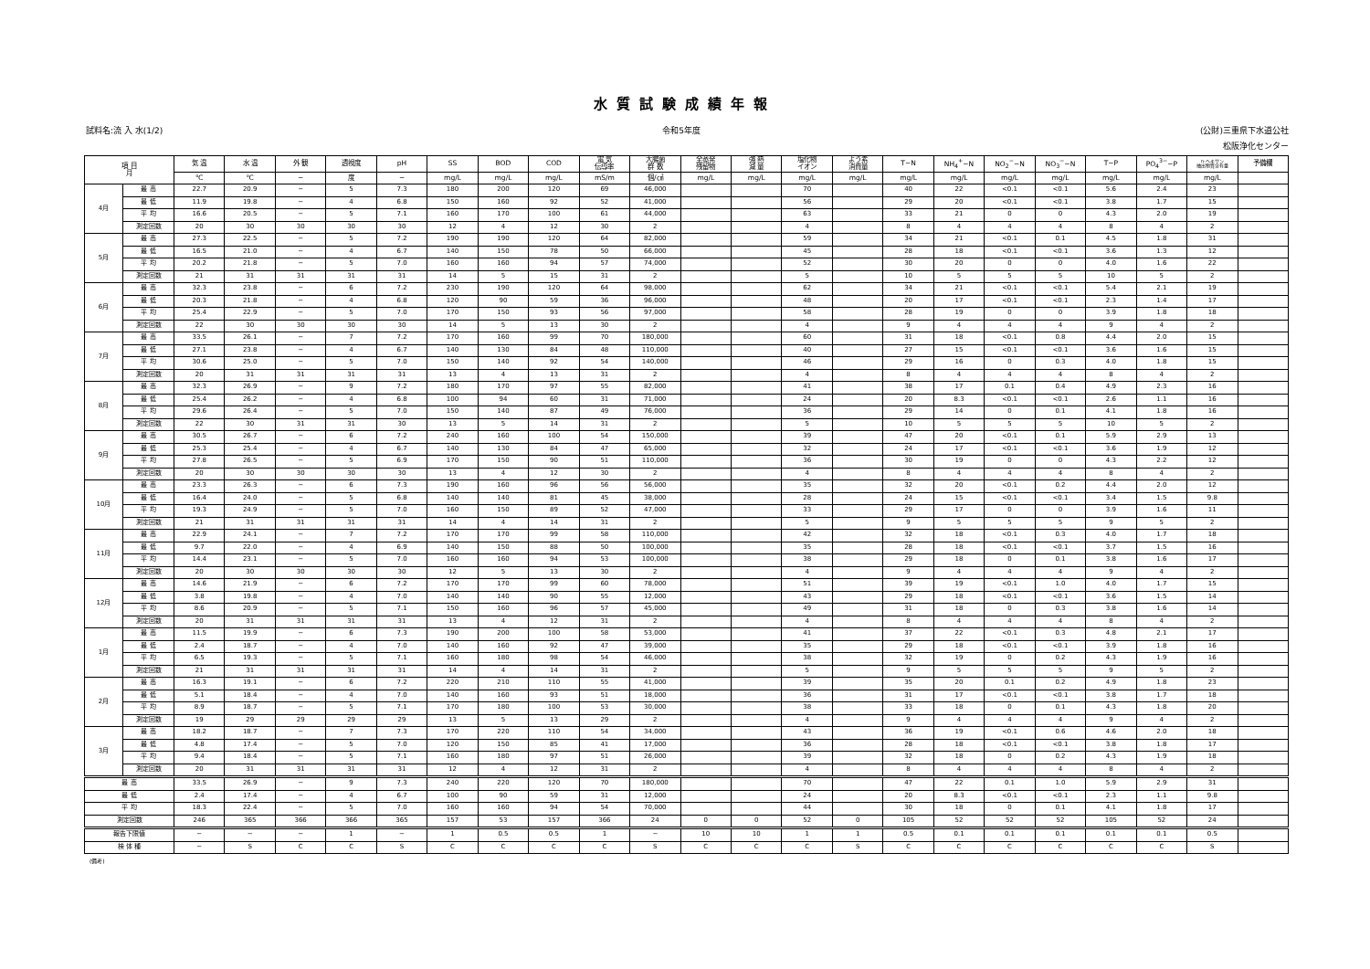水質試験成績年報
試料名:流 入 水(1/2) 令和5年度 (公財)三重県下水道公社
松阪浄化センター
| 項 目 月 | | 気 温 | 水 温 | 外 観 | 透視度 | pH | SS | BOD | COD | 電 気 伝導率 | 大腸菌 群 数 | 全蒸発 残留物 | 強 熱 減 量 | 塩化物 イオン | よう素 消費量 | T−N | NH<sub>4</sub><sup>+</sup>−N | NO<sub>2</sub><sup>−</sup>−N | NO<sub>3</sub><sup>−</sup>−N | T−P | PO<sub>4</sub><sup>3−</sup>−P | n-ヘキサン 抽出物質含有量 | 予備欄 |
| --- | --- | --- | --- | --- | --- | --- | --- | --- | --- | --- | --- | --- | --- | --- | --- | --- | --- | --- | --- | --- | --- | --- | --- |
| | | ℃ | ℃ | − | 度 | − | mg/L | mg/L | mg/L | mS/m | 個/㎤ | mg/L | mg/L | mg/L | mg/L | mg/L | mg/L | mg/L | mg/L | mg/L | mg/L | mg/L | |
| 4月 | 最 高 | 22.7 | 20.9 | − | 5 | 7.3 | 180 | 200 | 120 | 69 | 46,000 | | | 70 | | 40 | 22 | <0.1 | <0.1 | 5.6 | 2.4 | 23 | |
| | 最 低 | 11.9 | 19.8 | − | 4 | 6.8 | 150 | 160 | 92 | 52 | 41,000 | | | 56 | | 29 | 20 | <0.1 | <0.1 | 3.8 | 1.7 | 15 | |
| | 平 均 | 16.6 | 20.5 | − | 5 | 7.1 | 160 | 170 | 100 | 61 | 44,000 | | | 63 | | 33 | 21 | 0 | 0 | 4.3 | 2.0 | 19 | |
| | 測定回数 | 20 | 30 | 30 | 30 | 30 | 12 | 4 | 12 | 30 | 2 | | | 4 | | 8 | 4 | 4 | 4 | 8 | 4 | 2 | |
| 5月 | 最 高 | 27.3 | 22.5 | − | 5 | 7.2 | 190 | 190 | 120 | 64 | 82,000 | | | 59 | | 34 | 21 | <0.1 | 0.1 | 4.5 | 1.8 | 31 | |
| | 最 低 | 16.5 | 21.0 | − | 4 | 6.7 | 140 | 150 | 78 | 50 | 66,000 | | | 45 | | 28 | 18 | <0.1 | <0.1 | 3.6 | 1.3 | 12 | |
| | 平 均 | 20.2 | 21.8 | − | 5 | 7.0 | 160 | 160 | 94 | 57 | 74,000 | | | 52 | | 30 | 20 | 0 | 0 | 4.0 | 1.6 | 22 | |
| | 測定回数 | 21 | 31 | 31 | 31 | 31 | 14 | 5 | 15 | 31 | 2 | | | 5 | | 10 | 5 | 5 | 5 | 10 | 5 | 2 | |
| 6月 | 最 高 | 32.3 | 23.8 | − | 6 | 7.2 | 230 | 190 | 120 | 64 | 98,000 | | | 62 | | 34 | 21 | <0.1 | <0.1 | 5.4 | 2.1 | 19 | |
| | 最 低 | 20.3 | 21.8 | − | 4 | 6.8 | 120 | 90 | 59 | 36 | 96,000 | | | 48 | | 20 | 17 | <0.1 | <0.1 | 2.3 | 1.4 | 17 | |
| | 平 均 | 25.4 | 22.9 | − | 5 | 7.0 | 170 | 150 | 93 | 56 | 97,000 | | | 58 | | 28 | 19 | 0 | 0 | 3.9 | 1.8 | 18 | |
| | 測定回数 | 22 | 30 | 30 | 30 | 30 | 14 | 5 | 13 | 30 | 2 | | | 4 | | 9 | 4 | 4 | 4 | 9 | 4 | 2 | |
| 7月 | 最 高 | 33.5 | 26.1 | − | 7 | 7.2 | 170 | 160 | 99 | 70 | 180,000 | | | 60 | | 31 | 18 | <0.1 | 0.8 | 4.4 | 2.0 | 15 | |
| | 最 低 | 27.1 | 23.8 | − | 4 | 6.7 | 140 | 130 | 84 | 48 | 110,000 | | | 40 | | 27 | 15 | <0.1 | <0.1 | 3.6 | 1.6 | 15 | |
| | 平 均 | 30.6 | 25.0 | − | 5 | 7.0 | 150 | 140 | 92 | 54 | 140,000 | | | 46 | | 29 | 16 | 0 | 0.3 | 4.0 | 1.8 | 15 | |
| | 測定回数 | 20 | 31 | 31 | 31 | 31 | 13 | 4 | 13 | 31 | 2 | | | 4 | | 8 | 4 | 4 | 4 | 8 | 4 | 2 | |
| 8月 | 最 高 | 32.3 | 26.9 | − | 9 | 7.2 | 180 | 170 | 97 | 55 | 82,000 | | | 41 | | 38 | 17 | 0.1 | 0.4 | 4.9 | 2.3 | 16 | |
| | 最 低 | 25.4 | 26.2 | − | 4 | 6.8 | 100 | 94 | 60 | 31 | 71,000 | | | 24 | | 20 | 8.3 | <0.1 | <0.1 | 2.6 | 1.1 | 16 | |
| | 平 均 | 29.6 | 26.4 | − | 5 | 7.0 | 150 | 140 | 87 | 49 | 76,000 | | | 36 | | 29 | 14 | 0 | 0.1 | 4.1 | 1.8 | 16 | |
| | 測定回数 | 22 | 30 | 31 | 31 | 30 | 13 | 5 | 14 | 31 | 2 | | | 5 | | 10 | 5 | 5 | 5 | 10 | 5 | 2 | |
| 9月 | 最 高 | 30.5 | 26.7 | − | 6 | 7.2 | 240 | 160 | 100 | 54 | 150,000 | | | 39 | | 47 | 20 | <0.1 | 0.1 | 5.9 | 2.9 | 13 | |
| | 最 低 | 25.3 | 25.4 | − | 4 | 6.7 | 140 | 130 | 84 | 47 | 65,000 | | | 32 | | 24 | 17 | <0.1 | <0.1 | 3.6 | 1.9 | 12 | |
| | 平 均 | 27.8 | 26.5 | − | 5 | 6.9 | 170 | 150 | 90 | 51 | 110,000 | | | 36 | | 30 | 19 | 0 | 0 | 4.3 | 2.2 | 12 | |
| | 測定回数 | 20 | 30 | 30 | 30 | 30 | 13 | 4 | 12 | 30 | 2 | | | 4 | | 8 | 4 | 4 | 4 | 8 | 4 | 2 | |
| 10月 | 最 高 | 23.3 | 26.3 | − | 6 | 7.3 | 190 | 160 | 96 | 56 | 56,000 | | | 35 | | 32 | 20 | <0.1 | 0.2 | 4.4 | 2.0 | 12 | |
| | 最 低 | 16.4 | 24.0 | − | 5 | 6.8 | 140 | 140 | 81 | 45 | 38,000 | | | 28 | | 24 | 15 | <0.1 | <0.1 | 3.4 | 1.5 | 9.8 | |
| | 平 均 | 19.3 | 24.9 | − | 5 | 7.0 | 160 | 150 | 89 | 52 | 47,000 | | | 33 | | 29 | 17 | 0 | 0 | 3.9 | 1.6 | 11 | |
| | 測定回数 | 21 | 31 | 31 | 31 | 31 | 14 | 4 | 14 | 31 | 2 | | | 5 | | 9 | 5 | 5 | 5 | 9 | 5 | 2 | |
| 11月 | 最 高 | 22.9 | 24.1 | − | 7 | 7.2 | 170 | 170 | 99 | 58 | 110,000 | | | 42 | | 32 | 18 | <0.1 | 0.3 | 4.0 | 1.7 | 18 | |
| | 最 低 | 9.7 | 22.0 | − | 4 | 6.9 | 140 | 150 | 88 | 50 | 100,000 | | | 35 | | 28 | 18 | <0.1 | <0.1 | 3.7 | 1.5 | 16 | |
| | 平 均 | 14.4 | 23.1 | − | 5 | 7.0 | 160 | 160 | 94 | 53 | 100,000 | | | 38 | | 29 | 18 | 0 | 0.1 | 3.8 | 1.6 | 17 | |
| | 測定回数 | 20 | 30 | 30 | 30 | 30 | 12 | 5 | 13 | 30 | 2 | | | 4 | | 9 | 4 | 4 | 4 | 9 | 4 | 2 | |
| 12月 | 最 高 | 14.6 | 21.9 | − | 6 | 7.2 | 170 | 170 | 99 | 60 | 78,000 | | | 51 | | 39 | 19 | <0.1 | 1.0 | 4.0 | 1.7 | 15 | |
| | 最 低 | 3.8 | 19.8 | − | 4 | 7.0 | 140 | 140 | 90 | 55 | 12,000 | | | 43 | | 29 | 18 | <0.1 | <0.1 | 3.6 | 1.5 | 14 | |
| | 平 均 | 8.6 | 20.9 | − | 5 | 7.1 | 150 | 160 | 96 | 57 | 45,000 | | | 49 | | 31 | 18 | 0 | 0.3 | 3.8 | 1.6 | 14 | |
| | 測定回数 | 20 | 31 | 31 | 31 | 31 | 13 | 4 | 12 | 31 | 2 | | | 4 | | 8 | 4 | 4 | 4 | 8 | 4 | 2 | |
| 1月 | 最 高 | 11.5 | 19.9 | − | 6 | 7.3 | 190 | 200 | 100 | 58 | 53,000 | | | 41 | | 37 | 22 | <0.1 | 0.3 | 4.8 | 2.1 | 17 | |
| | 最 低 | 2.4 | 18.7 | − | 4 | 7.0 | 140 | 160 | 92 | 47 | 39,000 | | | 35 | | 29 | 18 | <0.1 | <0.1 | 3.9 | 1.8 | 16 | |
| | 平 均 | 6.5 | 19.3 | − | 5 | 7.1 | 160 | 180 | 98 | 54 | 46,000 | | | 38 | | 32 | 19 | 0 | 0.2 | 4.3 | 1.9 | 16 | |
| | 測定回数 | 21 | 31 | 31 | 31 | 31 | 14 | 4 | 14 | 31 | 2 | | | 5 | | 9 | 5 | 5 | 5 | 9 | 5 | 2 | |
| 2月 | 最 高 | 16.3 | 19.1 | − | 6 | 7.2 | 220 | 210 | 110 | 55 | 41,000 | | | 39 | | 35 | 20 | 0.1 | 0.2 | 4.9 | 1.8 | 23 | |
| | 最 低 | 5.1 | 18.4 | − | 4 | 7.0 | 140 | 160 | 93 | 51 | 18,000 | | | 36 | | 31 | 17 | <0.1 | <0.1 | 3.8 | 1.7 | 18 | |
| | 平 均 | 8.9 | 18.7 | − | 5 | 7.1 | 170 | 180 | 100 | 53 | 30,000 | | | 38 | | 33 | 18 | 0 | 0.1 | 4.3 | 1.8 | 20 | |
| | 測定回数 | 19 | 29 | 29 | 29 | 29 | 13 | 5 | 13 | 29 | 2 | | | 4 | | 9 | 4 | 4 | 4 | 9 | 4 | 2 | |
| 3月 | 最 高 | 18.2 | 18.7 | − | 7 | 7.3 | 170 | 220 | 110 | 54 | 34,000 | | | 43 | | 36 | 19 | <0.1 | 0.6 | 4.6 | 2.0 | 18 | |
| | 最 低 | 4.8 | 17.4 | − | 5 | 7.0 | 120 | 150 | 85 | 41 | 17,000 | | | 36 | | 28 | 18 | <0.1 | <0.1 | 3.8 | 1.8 | 17 | |
| | 平 均 | 9.4 | 18.4 | − | 5 | 7.1 | 160 | 180 | 97 | 51 | 26,000 | | | 39 | | 32 | 18 | 0 | 0.2 | 4.3 | 1.9 | 18 | |
| | 測定回数 | 20 | 31 | 31 | 31 | 31 | 12 | 4 | 12 | 31 | 2 | | | 4 | | 8 | 4 | 4 | 4 | 8 | 4 | 2 | |
| 最 高 | | 33.5 | 26.9 | − | 9 | 7.3 | 240 | 220 | 120 | 70 | 180,000 | | | 70 | | 47 | 22 | 0.1 | 1.0 | 5.9 | 2.9 | 31 | |
| 最 低 | | 2.4 | 17.4 | − | 4 | 6.7 | 100 | 90 | 59 | 31 | 12,000 | | | 24 | | 20 | 8.3 | <0.1 | <0.1 | 2.3 | 1.1 | 9.8 | |
| 平 均 | | 18.3 | 22.4 | − | 5 | 7.0 | 160 | 160 | 94 | 54 | 70,000 | | | 44 | | 30 | 18 | 0 | 0.1 | 4.1 | 1.8 | 17 | |
| 測定回数 | | 246 | 365 | 366 | 366 | 365 | 157 | 53 | 157 | 366 | 24 | 0 | 0 | 52 | 0 | 105 | 52 | 52 | 52 | 105 | 52 | 24 | |
| 報告下限値 | | − | − | − | 1 | − | 1 | 0.5 | 0.5 | 1 | − | 10 | 10 | 1 | 1 | 0.5 | 0.1 | 0.1 | 0.1 | 0.1 | 0.1 | 0.5 | |
| 検 体 種 | | − | S | C | C | S | C | C | C | C | S | C | C | C | S | C | C | C | C | C | C | S | |
(備考)